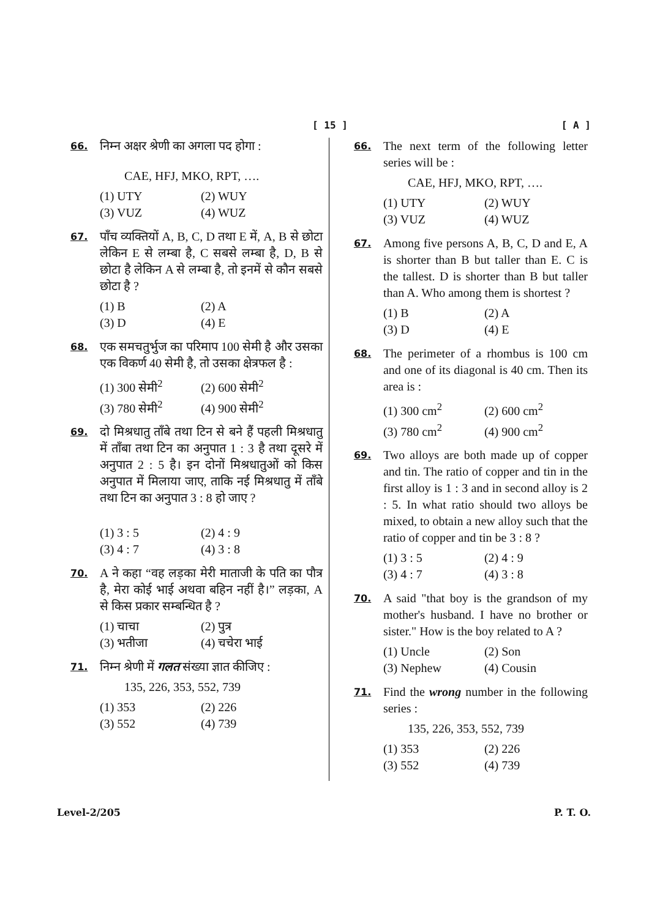[ 15 ] [ A ]
66.
निम्न अक्षर श्रेणी का अगला पद होगा :
CAE, HFJ, MKO, RPT, ….
(1) UTY (2) WUY (3) VUZ (4) WUZ
67.
पाँच व्यक्तियों A, B, C, D तथा E में, A, B से छोटा लेकिन E से लम्बा है, C सबसे लम्बा है, D, B से छोटा है लेकिन A से लम्बा है, तो इनमें से कौन सबसे छोटा है ?
(1) B (2) A (3) D (4) E
68.
एक समचतुर्भुज का परिमाप 100 सेमी है और उसका एक विकर्ण 40 सेमी है, तो उसका क्षेत्रफल है :
(1) 300 सेमी<sup>2</sup> (2) 600 सेमी<sup>2</sup> (3) 780 सेमी<sup>2</sup> (4) 900 सेमी<sup>2</sup>
69.
दो मिश्रधातु ताँबे तथा टिन से बने हैं पहली मिश्रधातु में ताँबा तथा टिन का अनुपात 1 : 3 है तथा दूसरे में अनुपात 2 : 5 है। इन दोनों मिश्रधातुओं को किस अनुपात में मिलाया जाए, ताकि नई मिश्रधातु में ताँबे तथा टिन का अनुपात 3 : 8 हो जाए ?
(1) 3 : 5 (2) 4 : 9 (3) 4 : 7 (4) 3 : 8
70.
A ने कहा “वह लड़का मेरी माताजी के पति का पौत्र है, मेरा कोई भाई अथवा बहिन नहीं है।” लड़का, A से किस प्रकार सम्बन्धित है ?
(1) चाचा (2) पुत्र (3) भतीजा (4) चचेरा भाई
71.
निम्न श्रेणी में गलत संख्या ज्ञात कीजिए :
135, 226, 353, 552, 739
(1) 353 (2) 226 (3) 552 (4) 739
66.
The next term of the following letter series will be :
CAE, HFJ, MKO, RPT, ….
(1) UTY (2) WUY (3) VUZ (4) WUZ
67.
Among five persons A, B, C, D and E, A is shorter than B but taller than E. C is the tallest. D is shorter than B but taller than A. Who among them is shortest ?
(1) B (2) A (3) D (4) E
68.
The perimeter of a rhombus is 100 cm and one of its diagonal is 40 cm. Then its area is :
(1) 300 cm<sup>2</sup> (2) 600 cm<sup>2</sup> (3) 780 cm<sup>2</sup> (4) 900 cm<sup>2</sup>
69.
Two alloys are both made up of copper and tin. The ratio of copper and tin in the first alloy is 1 : 3 and in second alloy is 2 : 5. In what ratio should two alloys be mixed, to obtain a new alloy such that the ratio of copper and tin be 3 : 8 ?
(1) 3 : 5 (2) 4 : 9 (3) 4 : 7 (4) 3 : 8
70.
A said "that boy is the grandson of my mother's husband. I have no brother or sister." How is the boy related to A ?
(1) Uncle (2) Son (3) Nephew (4) Cousin
71.
Find the wrong number in the following series :
135, 226, 353, 552, 739
(1) 353 (2) 226 (3) 552 (4) 739
Level-2/205 P. T. O.